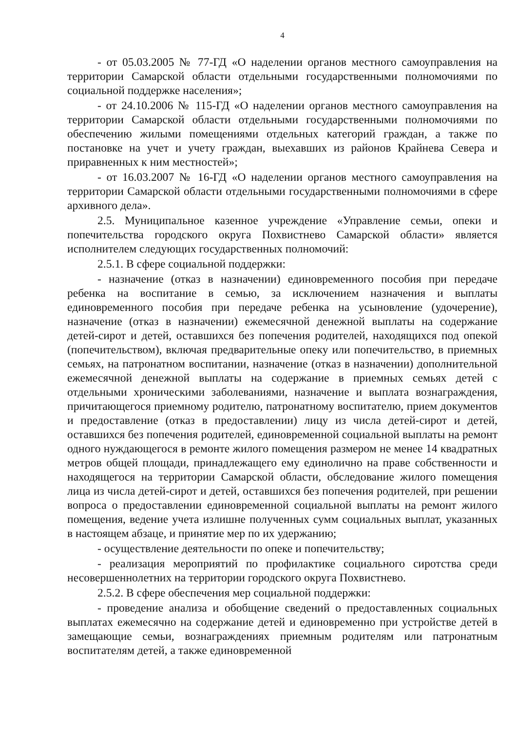4
- от 05.03.2005 № 77-ГД «О наделении органов местного самоуправления на территории Самарской области отдельными государственными полномочиями по социальной поддержке населения»;
- от 24.10.2006 № 115-ГД «О наделении органов местного самоуправления на территории Самарской области отдельными государственными полномочиями по обеспечению жилыми помещениями отдельных категорий граждан, а также по постановке на учет и учету граждан, выехавших из районов Крайнева Севера и приравненных к ним местностей»;
- от 16.03.2007 № 16-ГД «О наделении органов местного самоуправления на территории Самарской области отдельными государственными полномочиями в сфере архивного дела».
2.5. Муниципальное казенное учреждение «Управление семьи, опеки и попечительства городского округа Похвистнево Самарской области» является исполнителем следующих государственных полномочий:
2.5.1. В сфере социальной поддержки:
- назначение (отказ в назначении) единовременного пособия при передаче ребенка на воспитание в семью, за исключением назначения и выплаты единовременного пособия при передаче ребенка на усыновление (удочерение), назначение (отказ в назначении) ежемесячной денежной выплаты на содержание детей-сирот и детей, оставшихся без попечения родителей, находящихся под опекой (попечительством), включая предварительные опеку или попечительство, в приемных семьях, на патронатном воспитании, назначение (отказ в назначении) дополнительной ежемесячной денежной выплаты на содержание в приемных семьях детей с отдельными хроническими заболеваниями, назначение и выплата вознаграждения, причитающегося приемному родителю, патронатному воспитателю, прием документов и предоставление (отказ в предоставлении) лицу из числа детей-сирот и детей, оставшихся без попечения родителей, единовременной социальной выплаты на ремонт одного нуждающегося в ремонте жилого помещения размером не менее 14 квадратных метров общей площади, принадлежащего ему единолично на праве собственности и находящегося на территории Самарской области, обследование жилого помещения лица из числа детей-сирот и детей, оставшихся без попечения родителей, при решении вопроса о предоставлении единовременной социальной выплаты на ремонт жилого помещения, ведение учета излишне полученных сумм социальных выплат, указанных в настоящем абзаце, и принятие мер по их удержанию;
- осуществление деятельности по опеке и попечительству;
- реализация мероприятий по профилактике социального сиротства среди несовершеннолетних на территории городского округа Похвистнево.
2.5.2. В сфере обеспечения мер социальной поддержки:
- проведение анализа и обобщение сведений о предоставленных социальных выплатах ежемесячно на содержание детей и единовременно при устройстве детей в замещающие семьи, вознаграждениях приемным родителям или патронатным воспитателям детей, а также единовременной